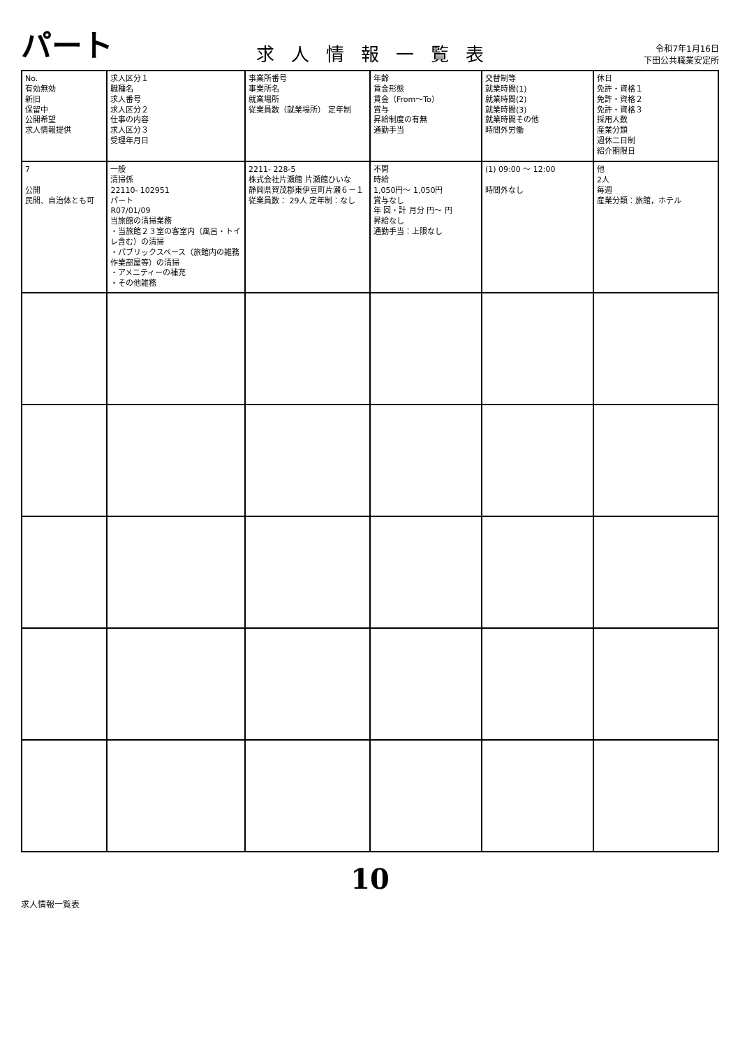パート
求人情報一覧表
令和7年1月16日
下田公共職業安定所
| No. 有効無効 新旧 保留中 公開希望 求人情報提供 | 求人区分１ 職種名 求人番号 求人区分２ 仕事の内容 求人区分３ 受理年月日 | 事業所番号 事業所名 就業場所 従業員数（就業場所） 定年制 | 年齢 賃金形態 賃金（From～To） 賞与 昇給制度の有無 通勤手当 | 交替制等 就業時間(1) 就業時間(2) 就業時間(3) 就業時間その他 時間外労働 | 休日 免許・資格１ 免許・資格２ 免許・資格３ 採用人数 産業分類 週休二日制 紹介期限日 |
| --- | --- | --- | --- | --- | --- |
| 7 公開 民間、自治体とも可 | 一般 清掃係 22110- 102951 パート R07/01/09 当旅館の清掃業務 ・当旅館２３室の客室内（風呂・トイレ含む）の清掃 ・パブリックスペース（旅館内の雑務作業部屋等）の清掃 ・アメニティーの補充 ・その他雑務 | 2211- 228-5 株式会社片瀬館 片瀬館ひいな 静岡県賀茂郡東伊豆町片瀬６－１ 従業員数： 29人 定年制：なし | 不問 時給 1,050円～ 1,050円 賞与なし 年 回・計 月分 円～ 円 昇給なし 通勤手当：上限なし | (1) 09:00 ～ 12:00 時間外なし | 他 2人 毎週 産業分類：旅館，ホテル |
10
求人情報一覧表